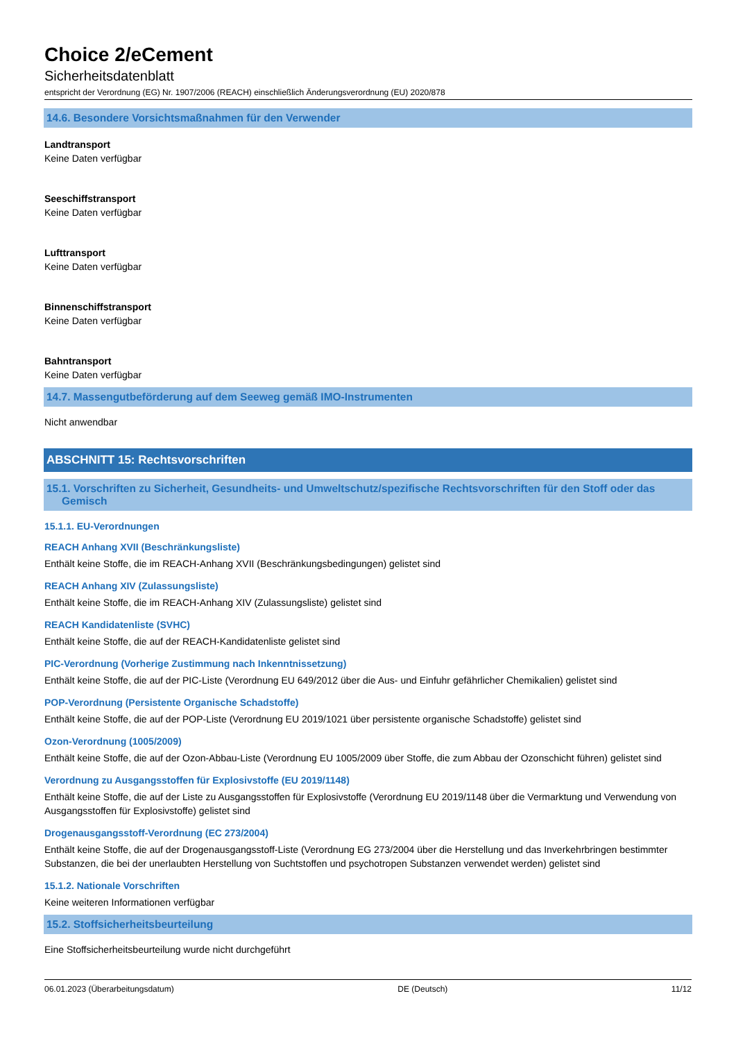Choice 2/eCement
Sicherheitsdatenblatt
entspricht der Verordnung (EG) Nr. 1907/2006 (REACH) einschließlich Änderungsverordnung (EU) 2020/878
14.6. Besondere Vorsichtsmaßnahmen für den Verwender
Landtransport
Keine Daten verfügbar
Seeschiffstransport
Keine Daten verfügbar
Lufttransport
Keine Daten verfügbar
Binnenschiffstransport
Keine Daten verfügbar
Bahntransport
Keine Daten verfügbar
14.7. Massengutbeförderung auf dem Seeweg gemäß IMO-Instrumenten
Nicht anwendbar
ABSCHNITT 15: Rechtsvorschriften
15.1. Vorschriften zu Sicherheit, Gesundheits- und Umweltschutz/spezifische Rechtsvorschriften für den Stoff oder das Gemisch
15.1.1. EU-Verordnungen
REACH Anhang XVII (Beschränkungsliste)
Enthält keine Stoffe, die im REACH-Anhang XVII (Beschränkungsbedingungen) gelistet sind
REACH Anhang XIV (Zulassungsliste)
Enthält keine Stoffe, die im REACH-Anhang XIV (Zulassungsliste) gelistet sind
REACH Kandidatenliste (SVHC)
Enthält keine Stoffe, die auf der REACH-Kandidatenliste gelistet sind
PIC-Verordnung (Vorherige Zustimmung nach Inkenntnissetzung)
Enthält keine Stoffe, die auf der PIC-Liste (Verordnung EU 649/2012 über die Aus- und Einfuhr gefährlicher Chemikalien) gelistet sind
POP-Verordnung (Persistente Organische Schadstoffe)
Enthält keine Stoffe, die auf der POP-Liste (Verordnung EU 2019/1021 über persistente organische Schadstoffe) gelistet sind
Ozon-Verordnung (1005/2009)
Enthält keine Stoffe, die auf der Ozon-Abbau-Liste (Verordnung EU 1005/2009 über Stoffe, die zum Abbau der Ozonschicht führen) gelistet sind
Verordnung zu Ausgangsstoffen für Explosivstoffe (EU 2019/1148)
Enthält keine Stoffe, die auf der Liste zu Ausgangsstoffen für Explosivstoffe (Verordnung EU 2019/1148 über die Vermarktung und Verwendung von Ausgangsstoffen für Explosivstoffe) gelistet sind
Drogenausgangsstoff-Verordnung (EC 273/2004)
Enthält keine Stoffe, die auf der Drogenausgangsstoff-Liste (Verordnung EG 273/2004 über die Herstellung und das Inverkehrbringen bestimmter Substanzen, die bei der unerlaubten Herstellung von Suchtstoffen und psychotropen Substanzen verwendet werden) gelistet sind
15.1.2. Nationale Vorschriften
Keine weiteren Informationen verfügbar
15.2. Stoffsicherheitsbeurteilung
Eine Stoffsicherheitsbeurteilung wurde nicht durchgeführt
06.01.2023 (Überarbeitungsdatum) DE (Deutsch) 11/12